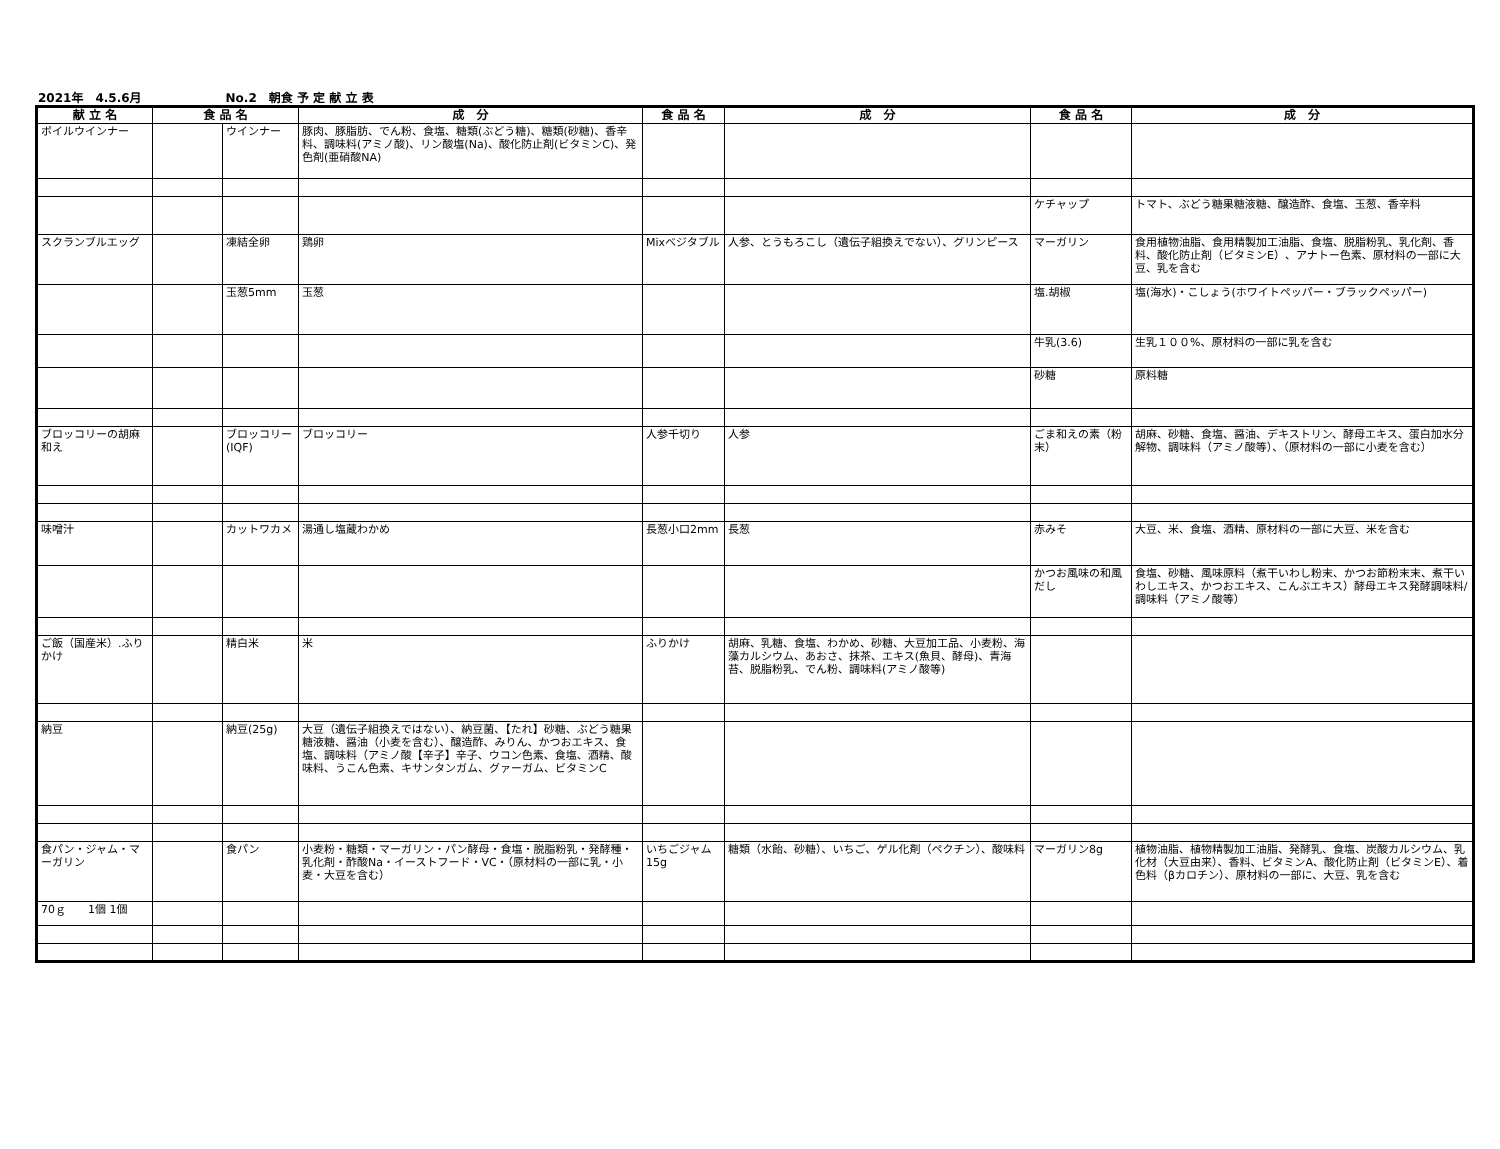2021年　4.5.6月　　　　　　　No.2　朝食 予 定 献 立 表
| 献 立 名 | 食 品 名 | | 成 分 | 食 品 名 | 成 分 | 食 品 名 | 成 分 |
| --- | --- | --- | --- | --- | --- | --- | --- |
| ボイルウインナー | | ウインナー | 豚肉、豚脂肪、でん粉、食塩、糖類(ぶどう糖)、糖類(砂糖)、香辛料、調味料(アミノ酸)、リン酸塩(Na)、酸化防止剤(ビタミンC)、発色剤(亜硝酸NA) | | | | |
| | | | | | | ケチャップ | トマト、ぶどう糖果糖液糖、醸造酢、食塩、玉葱、香辛料 |
| スクランブルエッグ | | 凍結全卵 | 鶏卵 | Mixベジタブル | 人参、とうもろこし（遺伝子組換えでない）、グリンピース | マーガリン | 食用植物油脂、食用精製加工油脂、食塩、脱脂粉乳、乳化剤、香料、酸化防止剤（ビタミンE）、アナトー色素、原材料の一部に大豆、乳を含む |
| | | 玉葱5mm | 玉葱 | | | 塩.胡椒 | 塩(海水)・こしょう(ホワイトペッパー・ブラックペッパー) |
| | | | | | | 牛乳(3.6) | 生乳１００%、原材料の一部に乳を含む |
| | | | | | | 砂糖 | 原料糖 |
| ブロッコリーの胡麻和え | | ブロッコリー(IQF) | ブロッコリー | 人参千切り | 人参 | ごま和えの素（粉末） | 胡麻、砂糖、食塩、醤油、デキストリン、酵母エキス、蛋白加水分解物、調味料（アミノ酸等）、（原材料の一部に小麦を含む） |
| 味噌汁 | | カットワカメ | 湯通し塩蔵わかめ | 長葱小口2mm | 長葱 | 赤みそ | 大豆、米、食塩、酒精、原材料の一部に大豆、米を含む |
| | | | | | | かつお風味の和風だし | 食塩、砂糖、風味原料（煮干いわし粉末、かつお節粉末末、煮干いわしエキス、かつおエキス、こんぶエキス）酵母エキス発酵調味料/調味料（アミノ酸等） |
| ご飯（国産米）.ふりかけ | | 精白米 | 米 | ふりかけ | 胡麻、乳糖、食塩、わかめ、砂糖、大豆加工品、小麦粉、海藻カルシウム、あおさ、抹茶、エキス(魚貝、酵母)、青海苔、脱脂粉乳、でん粉、調味料(アミノ酸等) | | |
| 納豆 | | 納豆(25g) | 大豆（遺伝子組換えではない）、納豆菌、【たれ】砂糖、ぶどう糖果糖液糖、醤油（小麦を含む）、醸造酢、みりん、かつおエキス、食塩、調味料（アミノ酸【辛子】辛子、ウコン色素、食塩、酒精、酸味料、うこん色素、キサンタンガム、グァーガム、ビタミンC | | | | |
| 食パン・ジャム・マーガリン | | 食パン | 小麦粉・糖類・マーガリン・パン酵母・食塩・脱脂粉乳・発酵種・乳化剤・酢酸Na・イーストフード・VC・（原材料の一部に乳・小麦・大豆を含む） | いちごジャム15g | 糖類（水飴、砂糖）、いちご、ゲル化剤（ペクチン）、酸味料 | マーガリン8g | 植物油脂、植物精製加工油脂、発酵乳、食塩、炭酸カルシウム、乳化材（大豆由来）、香料、ビタミンA、酸化防止剤（ビタミンE）、着色料（βカロチン）、原材料の一部に、大豆、乳を含む |
| 70ｇ 1個 1個 | | | | | | | |